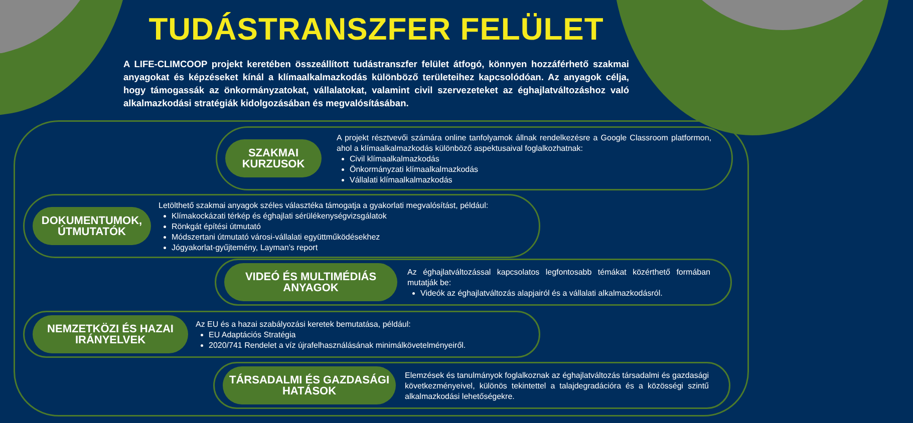TUDÁSTRANSZFER FELÜLET
A LIFE-CLIMCOOP projekt keretében összeállított tudástranszfer felület átfogó, könnyen hozzáférhető szakmai anyagokat és képzéseket kínál a klímaalkalmazkodás különböző területeihez kapcsolódóan. Az anyagok célja, hogy támogassák az önkormányzatokat, vállalatokat, valamint civil szervezeteket az éghajlatváltozáshoz való alkalmazkodási stratégiák kidolgozásában és megvalósításában.
SZAKMAI KURZUSOK
A projekt résztvevői számára online tanfolyamok állnak rendelkezésre a Google Classroom platformon, ahol a klímaalkalmazkodás különböző aspektusaival foglalkozhatnak:
Civil klímaalkalmazkodás
Önkormányzati klímaalkalmazkodás
Vállalati klímaalkalmazkodás
DOKUMENTUMOK, ÚTMUTATÓK
Letölthető szakmai anyagok széles választéka támogatja a gyakorlati megvalósítást, például:
Klímakockázati térkép és éghajlati sérülékenységvizsgálatok
Rönkgát építési útmutató
Módszertani útmutató városi-vállalati együttműködésekhez
Jógyakorlat-gyűjtemény, Layman’s report
VIDEÓ ÉS MULTIMÉDIÁS ANYAGOK
Az éghajlatváltozással kapcsolatos legfontosabb témákat közérthető formában mutatják be:
Videók az éghajlatváltozás alapjairól és a vállalati alkalmazkodásról.
NEMZETKÖZI ÉS HAZAI IRÁNYELVEK
Az EU és a hazai szabályozási keretek bemutatása, például:
EU Adaptációs Stratégia
2020/741 Rendelet a víz újrafelhasználásának minimálkövetelményeiről.
TÁRSADALMI ÉS GAZDASÁGI HATÁSOK
Elemzések és tanulmányok foglalkoznak az éghajlatváltozás társadalmi és gazdasági következményeivel, különös tekintettel a talajdegradációra és a közösségi szintű alkalmazkodási lehetőségekre.